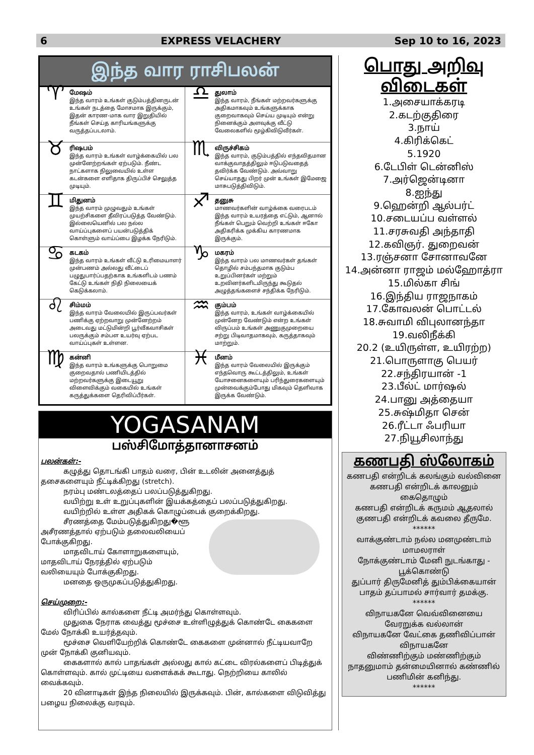6 EXPRESS VELACHERY Sep 10 to 16, 2023
இந்த வார ராசிபலன்
♈
மேஷம்
இந்த வாரம் உங்கள் குடும்பத்தினருடன் உங்கள் நடத்தை மோசமாக இருக்கும், இதன் காரண-மாக வார இறுதியில் நீங்கள் செய்த காரியங்களுக்கு வருத்தப்படலாம்.
♎
துலாம்
இந்த வாரம், நீங்கள் மற்றவர்களுக்கு அதிகமாகவும் உங்களுக்காக குறைவாகவும் செய்ய முடியும் என்று நினைக்கும் அளவுக்கு வீட்டு வேலைகளில் மூழ்கிவிடுவீர்கள்.
♉
ரிஷபம்
இந்த வாரம் உங்கள் வாழ்க்கையில் பல முன்னேற்றங்கள் ஏற்படும். நீண்ட நாட்களாக நிலுவையில் உள்ள கடன்களை எளிதாக திருப்பிச் செலுத்த முடியும்.
♏
விருச்சிகம்
இந்த வாரம், குடும்பத்தில் எந்தவிதமான வாக்குவாதத்திலும் ஈடுபடுவதைத் தவிர்க்க வேண்டும். அவ்வாறு செய்யாதது பிறர் முன் உங்கள் இமேஜை மாசுபடுத்திவிடும்.
♊
மிதுனம்
இந்த வாரம் முழுவதும் உங்கள் முயற்சிகளை தீவிரப்படுத்த வேண்டும். இல்லையெனில் பல நல்ல வாய்ப்புகளைப் பயன்படுத்திக் கொள்ளும் வாய்ப்பை இழக்க நேரிடும்.
♐
தனுசு
மாணவர்களின் வாழ்க்கை வரைபடம் இந்த வாரம் உயரத்தை எட்டும், ஆனால் நீங்கள் பெறும் வெற்றி உங்கள் ஈகோ அதிகரிக்க முக்கிய காரணமாக இருக்கும்.
♋
கடகம்
இந்த வாரம் உங்கள் வீட்டு உரிமையாளர் முன்பணம் அல்லது வீட்டைப் பழுதுபார்ப்பதற்காக உங்களிடம் பணம் கேட்டு உங்கள் நிதி நிலையைக் கெடுக்கலாம்.
♑
மகரம்
இந்த வாரம் பல மாணவர்கள் தங்கள் தொழில் சம்பந்தமாக குடும்ப உறுப்பினர்கள் மற்றும் உறவினர்களிடமிருந்து கூடுதல் அழுத்தங்களைச் சந்திக்க நேரிடும்.
♌
சிம்மம்
இந்த வாரம் வேலையில் இருப்பவர்கள் பணிக்கு ஏற்றவாறு முன்னேற்றம் அடைவது மட்டுமின்றி பூர்வீகவாசிகள் பலருக்கும் சம்பள உயர்வு ஏற்பட வாய்ப்புகள் உள்ளன.
♒
கும்பம்
இந்த வாரம், உங்கள் வாழ்க்கையில் முன்னேற வேண்டும் என்ற உங்கள் விருப்பம் உங்கள் அணுகுமுறையை சற்று பிடிவாதமாகவும், கருத்தாகவும் மாற்றும்.
♍
கன்னி
இந்த வாரம் உங்களுக்கு பொறுமை குறைவதால் பணியிடத்தில் மற்றவர்களுக்கு இடையூறு விளைவிக்கும் வகையில் உங்கள் கருத்துக்களை தெரிவிப்பீர்கள்.
♓
மீனம்
இந்த வாரம் வேலையில் இருக்கும் எந்தவொரு கூட்டத்திலும், உங்கள் யோசனைகளையும் பரிந்துரைகளையும் முன்வைக்கும்போது மிகவும் தெளிவாக இருக்க வேண்டும்.
YOGASANAM
பஸ்சிமோத்தானாசனம்
பலன்கள்:-
கழுத்து தொடங்கி பாதம் வரை, பின் உடலின் அனைத்துத் தசைகளையும் நீட்டிக்கிறது (stretch).
நரம்பு மண்டலத்தைப் பலப்படுத்துகிறது.
வயிற்று உள் உறுப்புகளின் இயக்கத்தைப் பலப்படுத்துகிறது.
வயிற்றில் உள்ள அதிகக் கொழுப்பைக் குறைக்கிறது.
சீரணத்தை மேம்படுத்துகிறது�ளூ அசீரணத்தால் ஏற்படும் தலைவலியைப் போக்குகிறது.
மாதவிடாய் கோளாறுகளையும், மாதவிடாய் நேரத்தில் ஏற்படும் வலியையும் போக்குகிறது.
மனதை ஒருமுகப்படுத்துகிறது.
செய்முறை:-
விரிப்பில் கால்களை நீட்டி அமர்ந்து கொள்ளவும்.
முதுகை நேராக வைத்து மூச்சை உள்ளிழுத்துக் கொண்டே கைகளை மேல் நோக்கி உயர்த்தவும்.
மூச்சை வெளியேற்றிக் கொண்டே கைகளை முன்னால் நீட்டியவாறே முன் நோக்கி குனியவும்.
கைகளால் கால் பாதங்கள் அல்லது கால் கட்டை விரல்களைப் பிடித்துக் கொள்ளவும். கால் முட்டியை வளைக்கக் கூடாது. நெற்றியை காலில் வைக்கவும்.
20 வினாடிகள் இந்த நிலையில் இருக்கவும். பின், கால்களை விடுவித்து பழைய நிலைக்கு வரவும்.
பொது அறிவு
விடைகள்
1.அசையாக்கரடி
2.கடற்குதிரை
3.நாய்
4.கிரிக்கெட்
5.1920
6.டேபிள் டென்னிஸ்
7.அர்ஜென்டினா
8.ஐந்து
9.ஹென்றி ஆல்பர்ட்
10.சடையப்ப வள்ளல்
11.சரசுவதி அந்தாதி
12.கவிஞர். துறைவன்
13.ரஞ்சனா சோனாவனே
14.அன்னா ராஜம் மல்ஹோத்ரா
15.மில்கா சிங்
16.இந்திய ராஜநாகம்
17.கோவலன் பொட்டல்
18.சுவாமி விபுலானந்தா
19.வலிநீக்கி
20.2 (உயிருள்ள, உயிரற்ற)
21.பொருளாகு பெயர்
22.சந்திரயான் -1
23.பீல்ட் மார்ஷல்
24.பானு அத்தையா
25.சுஷ்மிதா சென்
26.ரீட்டா ஃபரியா
27.நியூசிலாந்து
கணபதி ஸ்லோகம்
கணபதி என்றிடக் கலங்கும் வல்வினை
கணபதி என்றிடக் காலனும் கைதொழும்
கணபதி என்றிடக் கருமம் ஆதலால்
குணபதி என்றிடக் கவலை தீருமே.
******
வாக்குண்டாம் நல்ல மனமுண்டாம் மாமலராள்
நோக்குண்டாம் மேனி நுடங்காது - பூக்கொண்டு
துப்பார் திருமேனித் தும்பிக்கையான் பாதம் தப்பாமல் சார்வார் தமக்கு.
******
விநாயகனே வெவ்வினையை வேரறுக்க வல்லான்
விநாயகனே வேட்கை தணிவிப்பான் விநாயகனே
விண்ணிற்கும் மண்ணிற்கும் நாதனுமாம் தன்மையினால் கண்ணில் பணிமின் கனிந்து.
******